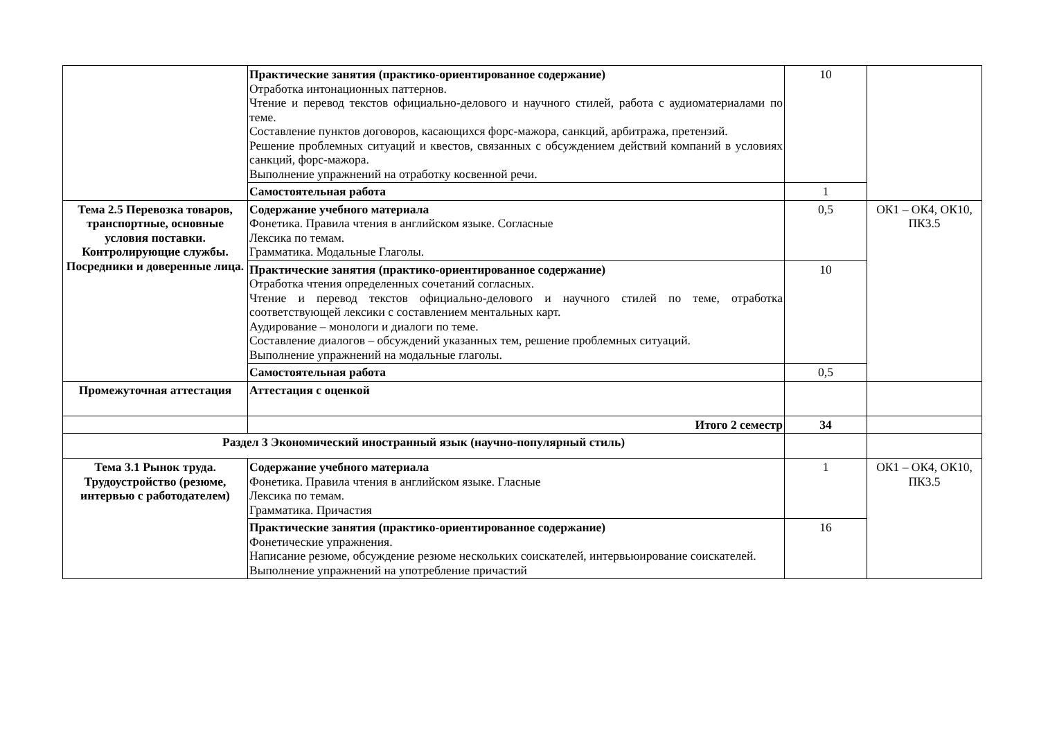| | Практические занятия (практико-ориентированное содержание) Отработка интонационных паттернов. Чтение и перевод текстов официально-делового и научного стилей, работа с аудиоматериалами по теме. Составление пунктов договоров, касающихся форс-мажора, санкций, арбитража, претензий. Решение проблемных ситуаций и квестов, связанных с обсуждением действий компаний в условиях санкций, форс-мажора. Выполнение упражнений на отработку косвенной речи. | 10 | |
| | Самостоятельная работа | 1 | |
| Тема 2.5 Перевозка товаров, транспортные, основные условия поставки. Контролирующие службы. Посредники и доверенные лица. | Содержание учебного материала Фонетика. Правила чтения в английском языке. Согласные Лексика по темам. Грамматика. Модальные Глаголы. | 0,5 | ОК1 – ОК4, ОК10, ПК3.5 |
| | Практические занятия (практико-ориентированное содержание) Отработка чтения определенных сочетаний согласных. Чтение и перевод текстов официально-делового и научного стилей по теме, отработка соответствующей лексики с составлением ментальных карт. Аудирование – монологи и диалоги по теме. Составление диалогов – обсуждений указанных тем, решение проблемных ситуаций. Выполнение упражнений на модальные глаголы. | 10 | |
| | Самостоятельная работа | 0,5 | |
| Промежуточная аттестация | Аттестация с оценкой | | |
| | Итого 2 семестр | 34 | |
| Раздел 3 Экономический иностранный язык (научно-популярный стиль) | | | |
| Тема 3.1 Рынок труда. Трудоустройство (резюме, интервью с работодателем) | Содержание учебного материала Фонетика. Правила чтения в английском языке. Гласные Лексика по темам. Грамматика. Причастия | 1 | ОК1 – ОК4, ОК10, ПК3.5 |
| | Практические занятия (практико-ориентированное содержание) Фонетические упражнения. Написание резюме, обсуждение резюме нескольких соискателей, интервьюирование соискателей. Выполнение упражнений на употребление причастий | 16 | |